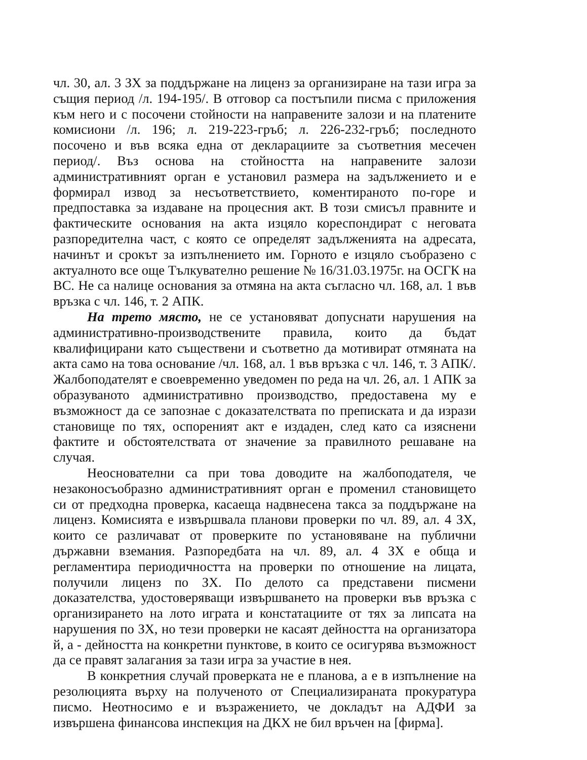чл. 30, ал. 3 ЗХ за поддържане на лиценз за организиране на тази игра за същия период /л. 194-195/. В отговор са постъпили писма с приложения към него и с посочени стойности на направените залози и на платените комисиони /л. 196; л. 219-223-гръб; л. 226-232-гръб; последното посочено и във всяка една от декларациите за съответния месечен период/. Въз основа на стойността на направените залози административният орган е установил размера на задължението и е формирал извод за несъответствието, коментираното по-горе и предпоставка за издаване на процесния акт. В този смисъл правните и фактическите основания на акта изцяло кореспондират с неговата разпоредителна част, с която се определят задълженията на адресата, начинът и срокът за изпълнението им. Горното е изцяло съобразено с актуалното все още Тълкувателно решение № 16/31.03.1975г. на ОСГК на ВС. Не са налице основания за отмяна на акта съгласно чл. 168, ал. 1 във връзка с чл. 146, т. 2 АПК.
На трето място, не се установяват допуснати нарушения на административно-производствените правила, които да бъдат квалифицирани като съществени и съответно да мотивират отмяната на акта само на това основание /чл. 168, ал. 1 във връзка с чл. 146, т. 3 АПК/. Жалбоподателят е своевременно уведомен по реда на чл. 26, ал. 1 АПК за образуваното административно производство, предоставена му е възможност да се запознае с доказателствата по преписката и да изрази становище по тях, оспореният акт е издаден, след като са изяснени фактите и обстоятелствата от значение за правилното решаване на случая.
Неоснователни са при това доводите на жалбоподателя, че незаконосъобразно административният орган е променил становището си от предходна проверка, касаеща надвнесена такса за поддържане на лиценз. Комисията е извършвала планови проверки по чл. 89, ал. 4 ЗХ, които се различават от проверките по установяване на публични държавни вземания. Разпоредбата на чл. 89, ал. 4 ЗХ е обща и регламентира периодичността на проверки по отношение на лицата, получили лиценз по ЗХ. По делото са представени писмени доказателства, удостоверяващи извършването на проверки във връзка с организирането на лото играта и констатациите от тях за липсата на нарушения по ЗХ, но тези проверки не касаят дейността на организатора й, а - дейността на конкретни пунктове, в които се осигурява възможност да се правят залагания за тази игра за участие в нея.
В конкретния случай проверката не е планова, а е в изпълнение на резолюцията върху на полученото от Специализираната прокуратура писмо. Неотносимо е и възражението, че докладът на АДФИ за извършена финансова инспекция на ДКХ не бил връчен на [фирма].